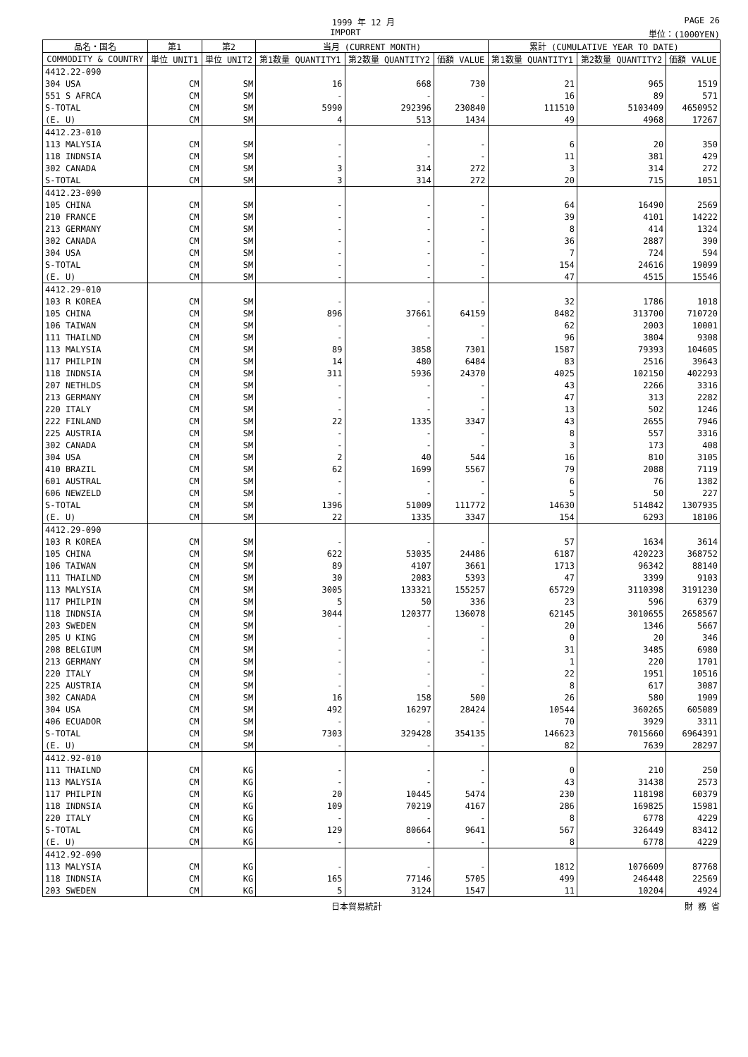1999 年 12 月 PAGE 26
IMPORT 単位：(1000YEN)
| 品名・国名 | 第1 | 第2 | 当月 (CURRENT MONTH) | | | 累計 (CUMULATIVE YEAR TO DATE) | | |
| --- | --- | --- | --- | --- | --- | --- | --- | --- |
| COMMODITY & COUNTRY | 単位 UNIT1 | 単位 UNIT2 | 第1数量 QUANTITY1 | 第2数量 QUANTITY2 | 価額 VALUE | 第1数量 QUANTITY1 | 第2数量 QUANTITY2 | 価額 VALUE |
| 4412.22-090 | | | | | | | | |
| 304 USA | CM | SM | 16 | 668 | 730 | 21 | 965 | 1519 |
| 551 S AFRCA | CM | SM | - | - | - | 16 | 89 | 571 |
| S-TOTAL | CM | SM | 5990 | 292396 | 230840 | 111510 | 5103409 | 4650952 |
| (E. U) | CM | SM | 4 | 513 | 1434 | 49 | 4968 | 17267 |
| 4412.23-010 | | | | | | | | |
| 113 MALYSIA | CM | SM | - | - | - | 6 | 20 | 350 |
| 118 INDNSIA | CM | SM | - | - | - | 11 | 381 | 429 |
| 302 CANADA | CM | SM | 3 | 314 | 272 | 3 | 314 | 272 |
| S-TOTAL | CM | SM | 3 | 314 | 272 | 20 | 715 | 1051 |
| 4412.23-090 | | | | | | | | |
| 105 CHINA | CM | SM | - | - | - | 64 | 16490 | 2569 |
| 210 FRANCE | CM | SM | - | - | - | 39 | 4101 | 14222 |
| 213 GERMANY | CM | SM | - | - | - | 8 | 414 | 1324 |
| 302 CANADA | CM | SM | - | - | - | 36 | 2887 | 390 |
| 304 USA | CM | SM | - | - | - | 7 | 724 | 594 |
| S-TOTAL | CM | SM | - | - | - | 154 | 24616 | 19099 |
| (E. U) | CM | SM | - | - | - | 47 | 4515 | 15546 |
| 4412.29-010 | | | | | | | | |
| 103 R KOREA | CM | SM | - | - | - | 32 | 1786 | 1018 |
| 105 CHINA | CM | SM | 896 | 37661 | 64159 | 8482 | 313700 | 710720 |
| 106 TAIWAN | CM | SM | - | - | - | 62 | 2003 | 10001 |
| 111 THAILND | CM | SM | - | - | - | 96 | 3804 | 9308 |
| 113 MALYSIA | CM | SM | 89 | 3858 | 7301 | 1587 | 79393 | 104605 |
| 117 PHILPIN | CM | SM | 14 | 480 | 6484 | 83 | 2516 | 39643 |
| 118 INDNSIA | CM | SM | 311 | 5936 | 24370 | 4025 | 102150 | 402293 |
| 207 NETHLDS | CM | SM | - | - | - | 43 | 2266 | 3316 |
| 213 GERMANY | CM | SM | - | - | - | 47 | 313 | 2282 |
| 220 ITALY | CM | SM | - | - | - | 13 | 502 | 1246 |
| 222 FINLAND | CM | SM | 22 | 1335 | 3347 | 43 | 2655 | 7946 |
| 225 AUSTRIA | CM | SM | - | - | - | 8 | 557 | 3316 |
| 302 CANADA | CM | SM | - | - | - | 3 | 173 | 408 |
| 304 USA | CM | SM | 2 | 40 | 544 | 16 | 810 | 3105 |
| 410 BRAZIL | CM | SM | 62 | 1699 | 5567 | 79 | 2088 | 7119 |
| 601 AUSTRAL | CM | SM | - | - | - | 6 | 76 | 1382 |
| 606 NEWZELD | CM | SM | - | - | - | 5 | 50 | 227 |
| S-TOTAL | CM | SM | 1396 | 51009 | 111772 | 14630 | 514842 | 1307935 |
| (E. U) | CM | SM | 22 | 1335 | 3347 | 154 | 6293 | 18106 |
| 4412.29-090 | | | | | | | | |
| 103 R KOREA | CM | SM | - | - | - | 57 | 1634 | 3614 |
| 105 CHINA | CM | SM | 622 | 53035 | 24486 | 6187 | 420223 | 368752 |
| 106 TAIWAN | CM | SM | 89 | 4107 | 3661 | 1713 | 96342 | 88140 |
| 111 THAILND | CM | SM | 30 | 2083 | 5393 | 47 | 3399 | 9103 |
| 113 MALYSIA | CM | SM | 3005 | 133321 | 155257 | 65729 | 3110398 | 3191230 |
| 117 PHILPIN | CM | SM | 5 | 50 | 336 | 23 | 596 | 6379 |
| 118 INDNSIA | CM | SM | 3044 | 120377 | 136078 | 62145 | 3010655 | 2658567 |
| 203 SWEDEN | CM | SM | - | - | - | 20 | 1346 | 5667 |
| 205 U KING | CM | SM | - | - | - | 0 | 20 | 346 |
| 208 BELGIUM | CM | SM | - | - | - | 31 | 3485 | 6980 |
| 213 GERMANY | CM | SM | - | - | - | 1 | 220 | 1701 |
| 220 ITALY | CM | SM | - | - | - | 22 | 1951 | 10516 |
| 225 AUSTRIA | CM | SM | - | - | - | 8 | 617 | 3087 |
| 302 CANADA | CM | SM | 16 | 158 | 500 | 26 | 580 | 1909 |
| 304 USA | CM | SM | 492 | 16297 | 28424 | 10544 | 360265 | 605089 |
| 406 ECUADOR | CM | SM | - | - | - | 70 | 3929 | 3311 |
| S-TOTAL | CM | SM | 7303 | 329428 | 354135 | 146623 | 7015660 | 6964391 |
| (E. U) | CM | SM | - | - | - | 82 | 7639 | 28297 |
| 4412.92-010 | | | | | | | | |
| 111 THAILND | CM | KG | - | - | - | 0 | 210 | 250 |
| 113 MALYSIA | CM | KG | - | - | - | 43 | 31438 | 2573 |
| 117 PHILPIN | CM | KG | 20 | 10445 | 5474 | 230 | 118198 | 60379 |
| 118 INDNSIA | CM | KG | 109 | 70219 | 4167 | 286 | 169825 | 15981 |
| 220 ITALY | CM | KG | - | - | - | 8 | 6778 | 4229 |
| S-TOTAL | CM | KG | 129 | 80664 | 9641 | 567 | 326449 | 83412 |
| (E. U) | CM | KG | - | - | - | 8 | 6778 | 4229 |
| 4412.92-090 | | | | | | | | |
| 113 MALYSIA | CM | KG | - | - | - | 1812 | 1076609 | 87768 |
| 118 INDNSIA | CM | KG | 165 | 77146 | 5705 | 499 | 246448 | 22569 |
| 203 SWEDEN | CM | KG | 5 | 3124 | 1547 | 11 | 10204 | 4924 |
日本貿易統計 財 務 省